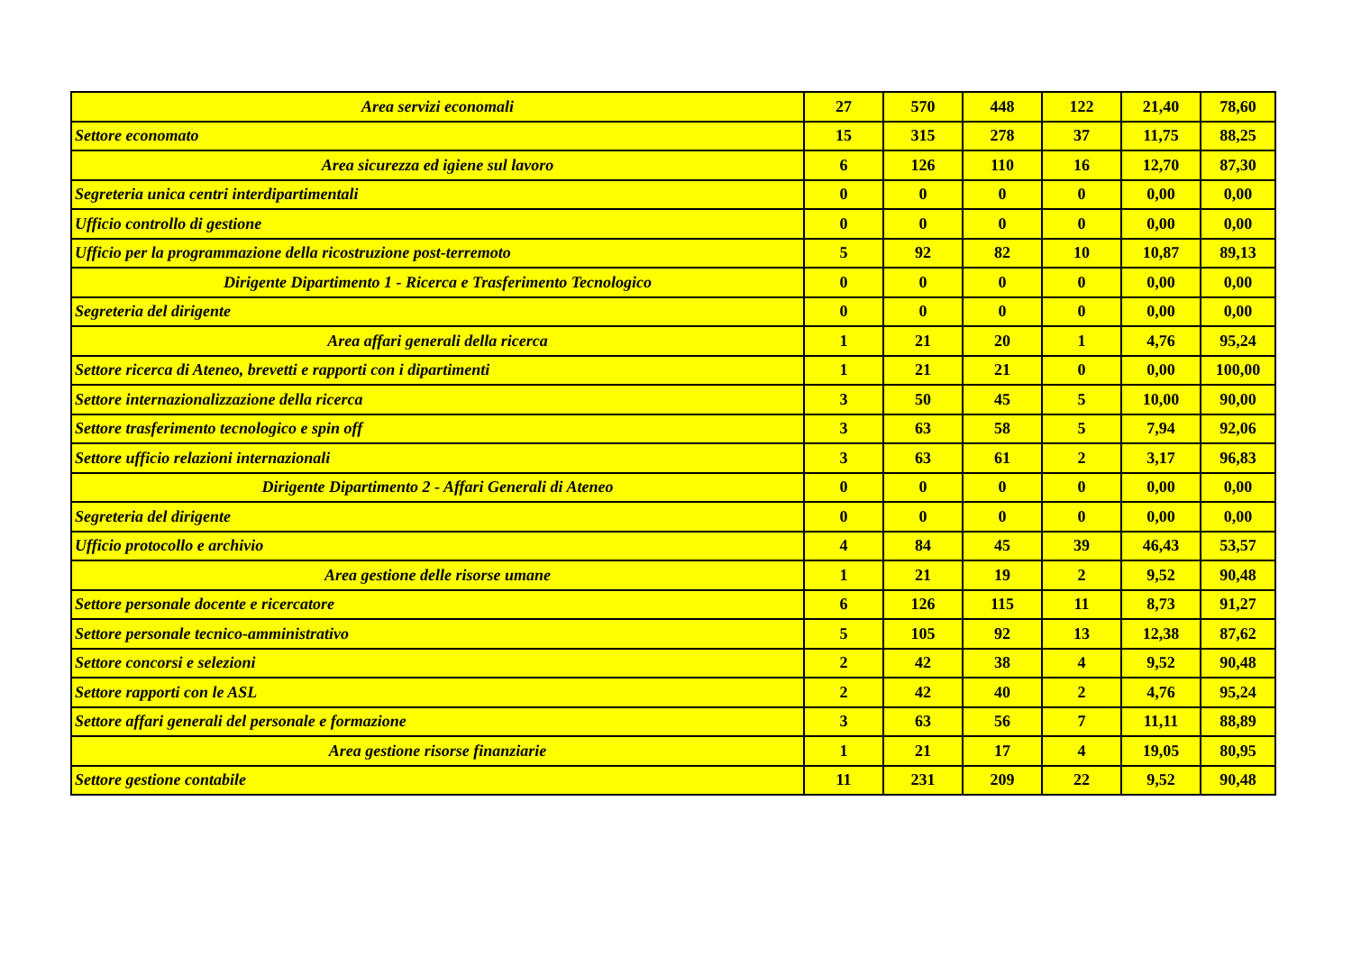| Area servizi economali | 27 | 570 | 448 | 122 | 21,40 | 78,60 |
| Settore economato | 15 | 315 | 278 | 37 | 11,75 | 88,25 |
| Area sicurezza ed igiene sul lavoro | 6 | 126 | 110 | 16 | 12,70 | 87,30 |
| Segreteria unica centri interdipartimentali | 0 | 0 | 0 | 0 | 0,00 | 0,00 |
| Ufficio controllo di gestione | 0 | 0 | 0 | 0 | 0,00 | 0,00 |
| Ufficio per la programmazione della ricostruzione post-terremoto | 5 | 92 | 82 | 10 | 10,87 | 89,13 |
| Dirigente Dipartimento 1 - Ricerca e Trasferimento Tecnologico | 0 | 0 | 0 | 0 | 0,00 | 0,00 |
| Segreteria del dirigente | 0 | 0 | 0 | 0 | 0,00 | 0,00 |
| Area affari generali della ricerca | 1 | 21 | 20 | 1 | 4,76 | 95,24 |
| Settore ricerca di Ateneo, brevetti e rapporti con i dipartimenti | 1 | 21 | 21 | 0 | 0,00 | 100,00 |
| Settore internazionalizzazione della ricerca | 3 | 50 | 45 | 5 | 10,00 | 90,00 |
| Settore trasferimento tecnologico e spin off | 3 | 63 | 58 | 5 | 7,94 | 92,06 |
| Settore ufficio relazioni internazionali | 3 | 63 | 61 | 2 | 3,17 | 96,83 |
| Dirigente Dipartimento 2 - Affari Generali di Ateneo | 0 | 0 | 0 | 0 | 0,00 | 0,00 |
| Segreteria del dirigente | 0 | 0 | 0 | 0 | 0,00 | 0,00 |
| Ufficio protocollo e archivio | 4 | 84 | 45 | 39 | 46,43 | 53,57 |
| Area gestione delle risorse umane | 1 | 21 | 19 | 2 | 9,52 | 90,48 |
| Settore personale docente e ricercatore | 6 | 126 | 115 | 11 | 8,73 | 91,27 |
| Settore personale tecnico-amministrativo | 5 | 105 | 92 | 13 | 12,38 | 87,62 |
| Settore concorsi e selezioni | 2 | 42 | 38 | 4 | 9,52 | 90,48 |
| Settore rapporti con le ASL | 2 | 42 | 40 | 2 | 4,76 | 95,24 |
| Settore affari generali del personale e formazione | 3 | 63 | 56 | 7 | 11,11 | 88,89 |
| Area gestione risorse finanziarie | 1 | 21 | 17 | 4 | 19,05 | 80,95 |
| Settore gestione contabile | 11 | 231 | 209 | 22 | 9,52 | 90,48 |